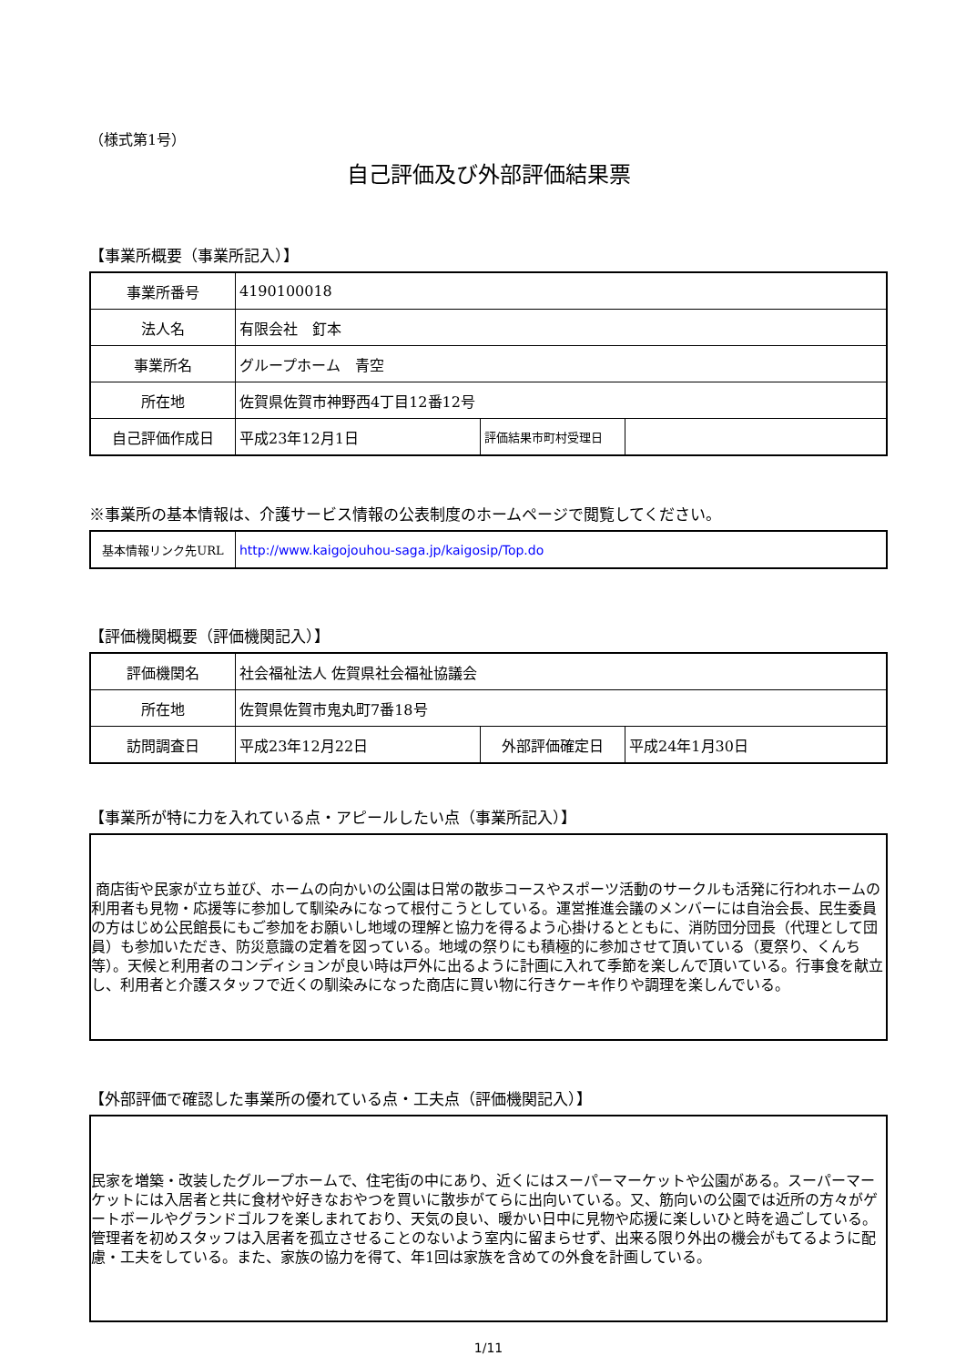（様式第1号）
自己評価及び外部評価結果票
【事業所概要（事業所記入）】
| 事業所番号 | 4190100018 | | |
| 法人名 | 有限会社 釘本 | | |
| 事業所名 | グループホーム 青空 | | |
| 所在地 | 佐賀県佐賀市神野西4丁目12番12号 | | |
| 自己評価作成日 | 平成23年12月1日 | 評価結果市町村受理日 | |
※事業所の基本情報は、介護サービス情報の公表制度のホームページで閲覧してください。
| 基本情報リンク先URL | http://www.kaigojouhou-saga.jp/kaigosip/Top.do |
【評価機関概要（評価機関記入）】
| 評価機関名 | 社会福祉法人 佐賀県社会福祉協議会 | | |
| 所在地 | 佐賀県佐賀市鬼丸町7番18号 | | |
| 訪問調査日 | 平成23年12月22日 | 外部評価確定日 | 平成24年1月30日 |
【事業所が特に力を入れている点・アピールしたい点（事業所記入）】
商店街や民家が立ち並び、ホームの向かいの公園は日常の散歩コースやスポーツ活動のサークルも活発に行われホームの利用者も見物・応援等に参加して馴染みになって根付こうとしている。運営推進会議のメンバーには自治会長、民生委員の方はじめ公民館長にもご参加をお願いし地域の理解と協力を得るよう心掛けるとともに、消防団分団長（代理として団員）も参加いただき、防災意識の定着を図っている。地域の祭りにも積極的に参加させて頂いている（夏祭り、くんち等）。天候と利用者のコンディションが良い時は戸外に出るように計画に入れて季節を楽しんで頂いている。行事食を献立し、利用者と介護スタッフで近くの馴染みになった商店に買い物に行きケーキ作りや調理を楽しんでいる。
【外部評価で確認した事業所の優れている点・工夫点（評価機関記入）】
民家を増築・改装したグループホームで、住宅街の中にあり、近くにはスーパーマーケットや公園がある。スーパーマーケットには入居者と共に食材や好きなおやつを買いに散歩がてらに出向いている。又、筋向いの公園では近所の方々がゲートボールやグランドゴルフを楽しまれており、天気の良い、暖かい日中に見物や応援に楽しいひと時を過ごしている。管理者を初めスタッフは入居者を孤立させることのないよう室内に留まらせず、出来る限り外出の機会がもてるように配慮・工夫をしている。また、家族の協力を得て、年1回は家族を含めての外食を計画している。
1/11